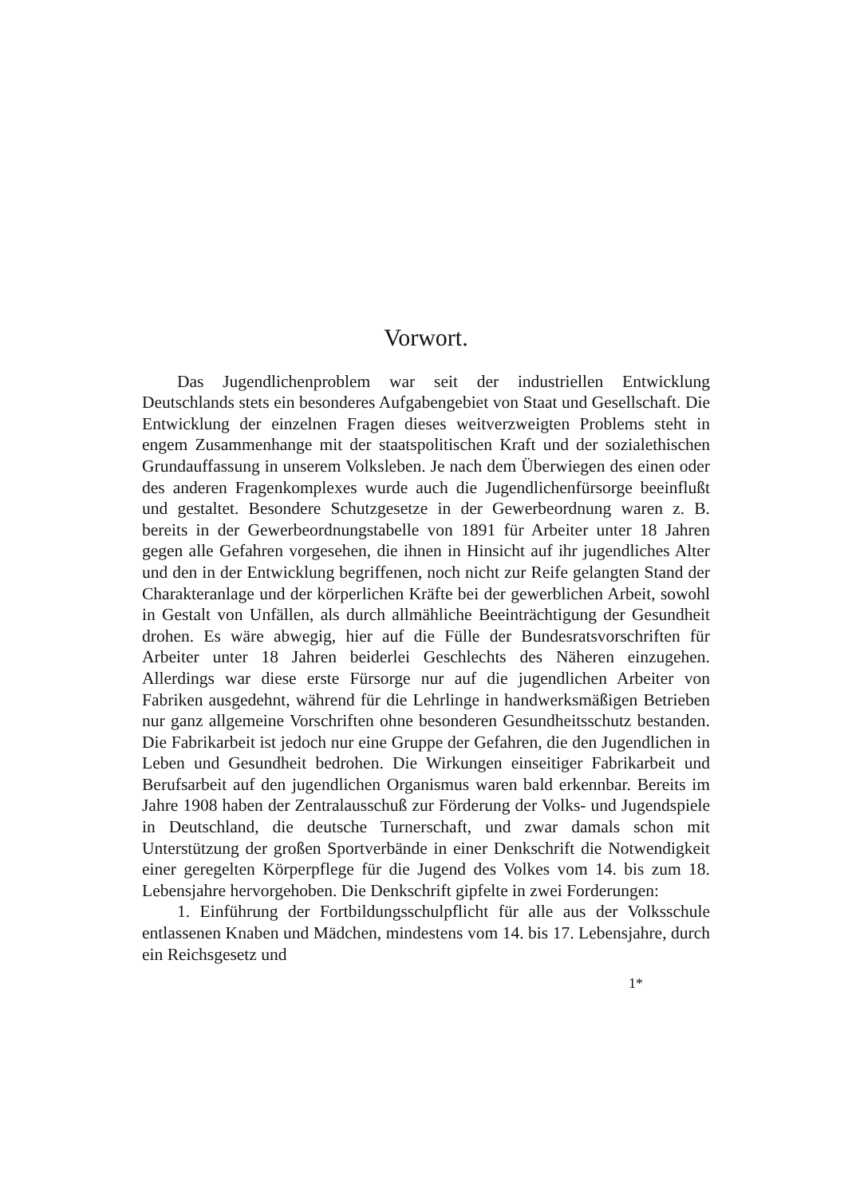Vorwort.
Das Jugendlichenproblem war seit der industriellen Entwicklung Deutschlands stets ein besonderes Aufgabengebiet von Staat und Gesellschaft. Die Entwicklung der einzelnen Fragen dieses weitverzweigten Problems steht in engem Zusammenhange mit der staatspolitischen Kraft und der sozialethischen Grundauffassung in unserem Volksleben. Je nach dem Überwiegen des einen oder des anderen Fragenkomplexes wurde auch die Jugendlichenfürsorge beeinflußt und gestaltet. Besondere Schutzgesetze in der Gewerbeordnung waren z. B. bereits in der Gewerbeordnungstabelle von 1891 für Arbeiter unter 18 Jahren gegen alle Gefahren vorgesehen, die ihnen in Hinsicht auf ihr jugendliches Alter und den in der Entwicklung begriffenen, noch nicht zur Reife gelangten Stand der Charakteranlage und der körperlichen Kräfte bei der gewerblichen Arbeit, sowohl in Gestalt von Unfällen, als durch allmähliche Beeinträchtigung der Gesundheit drohen. Es wäre abwegig, hier auf die Fülle der Bundesratsvorschriften für Arbeiter unter 18 Jahren beiderlei Geschlechts des Näheren einzugehen. Allerdings war diese erste Fürsorge nur auf die jugendlichen Arbeiter von Fabriken ausgedehnt, während für die Lehrlinge in handwerksmäßigen Betrieben nur ganz allgemeine Vorschriften ohne besonderen Gesundheitsschutz bestanden. Die Fabrikarbeit ist jedoch nur eine Gruppe der Gefahren, die den Jugendlichen in Leben und Gesundheit bedrohen. Die Wirkungen einseitiger Fabrikarbeit und Berufsarbeit auf den jugendlichen Organismus waren bald erkennbar. Bereits im Jahre 1908 haben der Zentralausschuß zur Förderung der Volks- und Jugendspiele in Deutschland, die deutsche Turnerschaft, und zwar damals schon mit Unterstützung der großen Sportverbände in einer Denkschrift die Notwendigkeit einer geregelten Körperpflege für die Jugend des Volkes vom 14. bis zum 18. Lebensjahre hervorgehoben. Die Denkschrift gipfelte in zwei Forderungen:
1. Einführung der Fortbildungsschulpflicht für alle aus der Volksschule entlassenen Knaben und Mädchen, mindestens vom 14. bis 17. Lebensjahre, durch ein Reichsgesetz und
1*